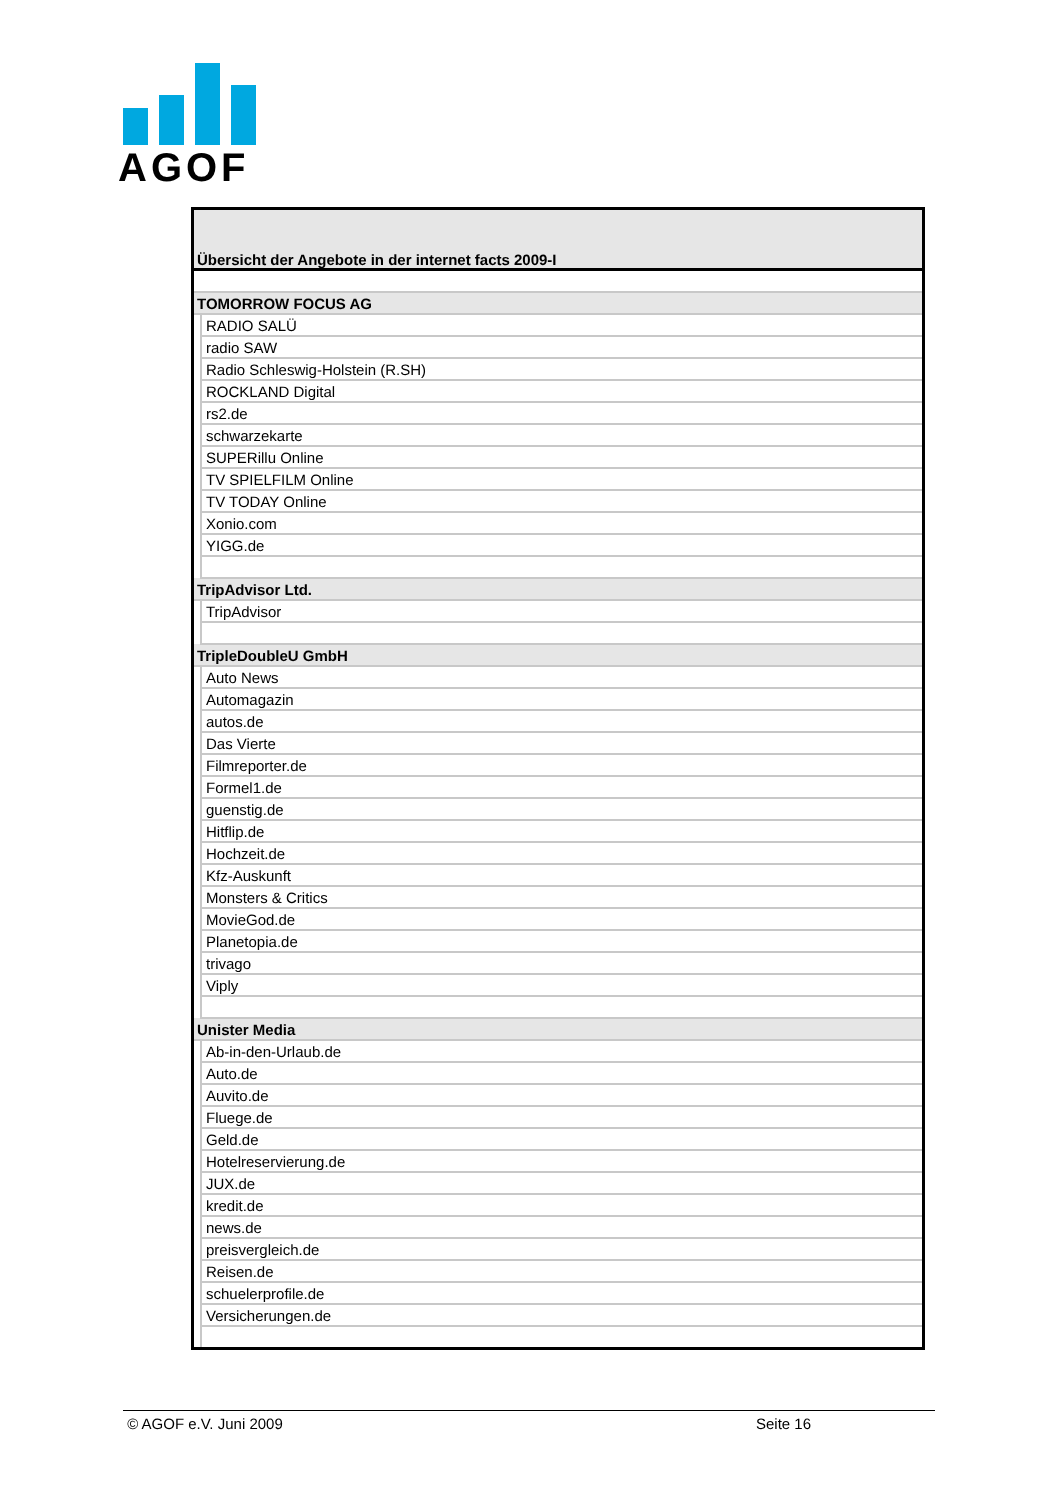AGOF
| Übersicht der Angebote in der internet facts 2009-I | |
| TOMORROW FOCUS AG | |
| | RADIO SALÜ |
| | radio SAW |
| | Radio Schleswig-Holstein (R.SH) |
| | ROCKLAND Digital |
| | rs2.de |
| | schwarzekarte |
| | SUPERillu Online |
| | TV SPIELFILM Online |
| | TV TODAY Online |
| | Xonio.com |
| | YIGG.de |
| TripAdvisor Ltd. | |
| | TripAdvisor |
| TripleDoubleU GmbH | |
| | Auto News |
| | Automagazin |
| | autos.de |
| | Das Vierte |
| | Filmreporter.de |
| | Formel1.de |
| | guenstig.de |
| | Hitflip.de |
| | Hochzeit.de |
| | Kfz-Auskunft |
| | Monsters & Critics |
| | MovieGod.de |
| | Planetopia.de |
| | trivago |
| | Viply |
| Unister Media | |
| | Ab-in-den-Urlaub.de |
| | Auto.de |
| | Auvito.de |
| | Fluege.de |
| | Geld.de |
| | Hotelreservierung.de |
| | JUX.de |
| | kredit.de |
| | news.de |
| | preisvergleich.de |
| | Reisen.de |
| | schuelerprofile.de |
| | Versicherungen.de |
© AGOF e.V. Juni 2009 Seite 16